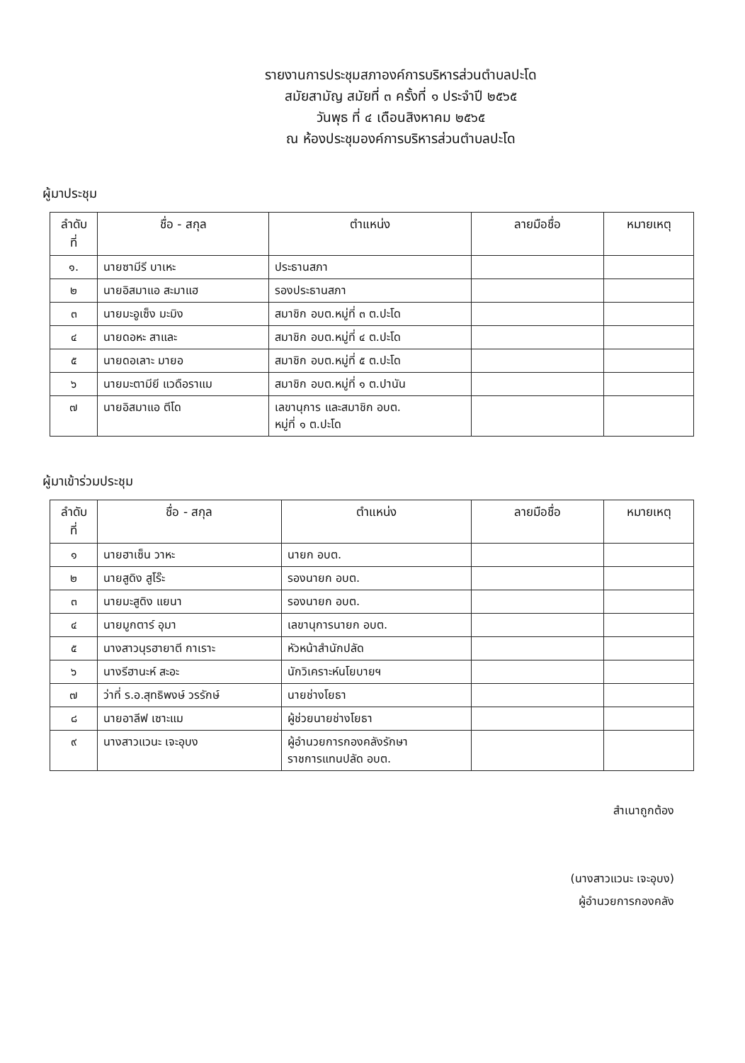รายงานการประชุมสภาองค์การบริหารส่วนตำบลปะโด
สมัยสามัญ สมัยที่ ๓ ครั้งที่ ๑ ประจำปี ๒๕๖๕
วันพุธ ที่ ๔ เดือนสิงหาคม ๒๕๖๕
ณ ห้องประชุมองค์การบริหารส่วนตำบลปะโด
ผู้มาประชุม
| ลำดับ ที่ | ชื่อ - สกุล | ตำแหน่ง | ลายมือชื่อ | หมายเหตุ |
| --- | --- | --- | --- | --- |
| ๑. | นายซามีรี บาเหะ | ประธานสภา | | |
| ๒ | นายอิสมาแอ สะมาแฮ | รองประธานสภา | | |
| ๓ | นายมะอูเซ็ง มะมิง | สมาชิก อบต.หมู่ที่ ๓ ต.ปะโด | | |
| ๔ | นายดอหะ สาและ | สมาชิก อบต.หมู่ที่ ๔ ต.ปะโด | | |
| ๕ | นายดอเลาะ มายอ | สมาชิก อบต.หมู่ที่ ๕ ต.ปะโด | | |
| ๖ | นายมะตามียี แวดือราแม | สมาชิก อบต.หมู่ที่ ๑ ต.ปานัน | | |
| ๗ | นายอิสมาแอ ตีโด | เลขานุการ และสมาชิก อบต. หมู่ที่ ๑ ต.ปะโด | | |
ผู้มาเข้าร่วมประชุม
| ลำดับ ที่ | ชื่อ - สกุล | ตำแหน่ง | ลายมือชื่อ | หมายเหตุ |
| --- | --- | --- | --- | --- |
| ๑ | นายฮาเซ็น วาหะ | นายก อบต. | | |
| ๒ | นายสูดิง สูโร๊ะ | รองนายก อบต. | | |
| ๓ | นายมะสูดิง แยนา | รองนายก อบต. | | |
| ๔ | นายมูกตาร์ อุมา | เลขานุการนายก อบต. | | |
| ๕ | นางสาวนุรฮายาตี กาเราะ | หัวหน้าสำนักปลัด | | |
| ๖ | นางรีฮานะห์ สะอะ | นักวิเคราะห์นโยบายฯ | | |
| ๗ | ว่าที่ ร.อ.สุทธิพงษ์ วรรักษ์ | นายช่างโยธา | | |
| ๘ | นายอาลีฟ เซาะแม | ผู้ช่วยนายช่างโยธา | | |
| ๙ | นางสาวแวนะ เจะอุบง | ผู้อำนวยการกองคลังรักษา ราชการแทนปลัด อบต. | | |
สำเนาถูกต้อง
(นางสาวแวนะ เจะอุบง)
ผู้อำนวยการกองคลัง